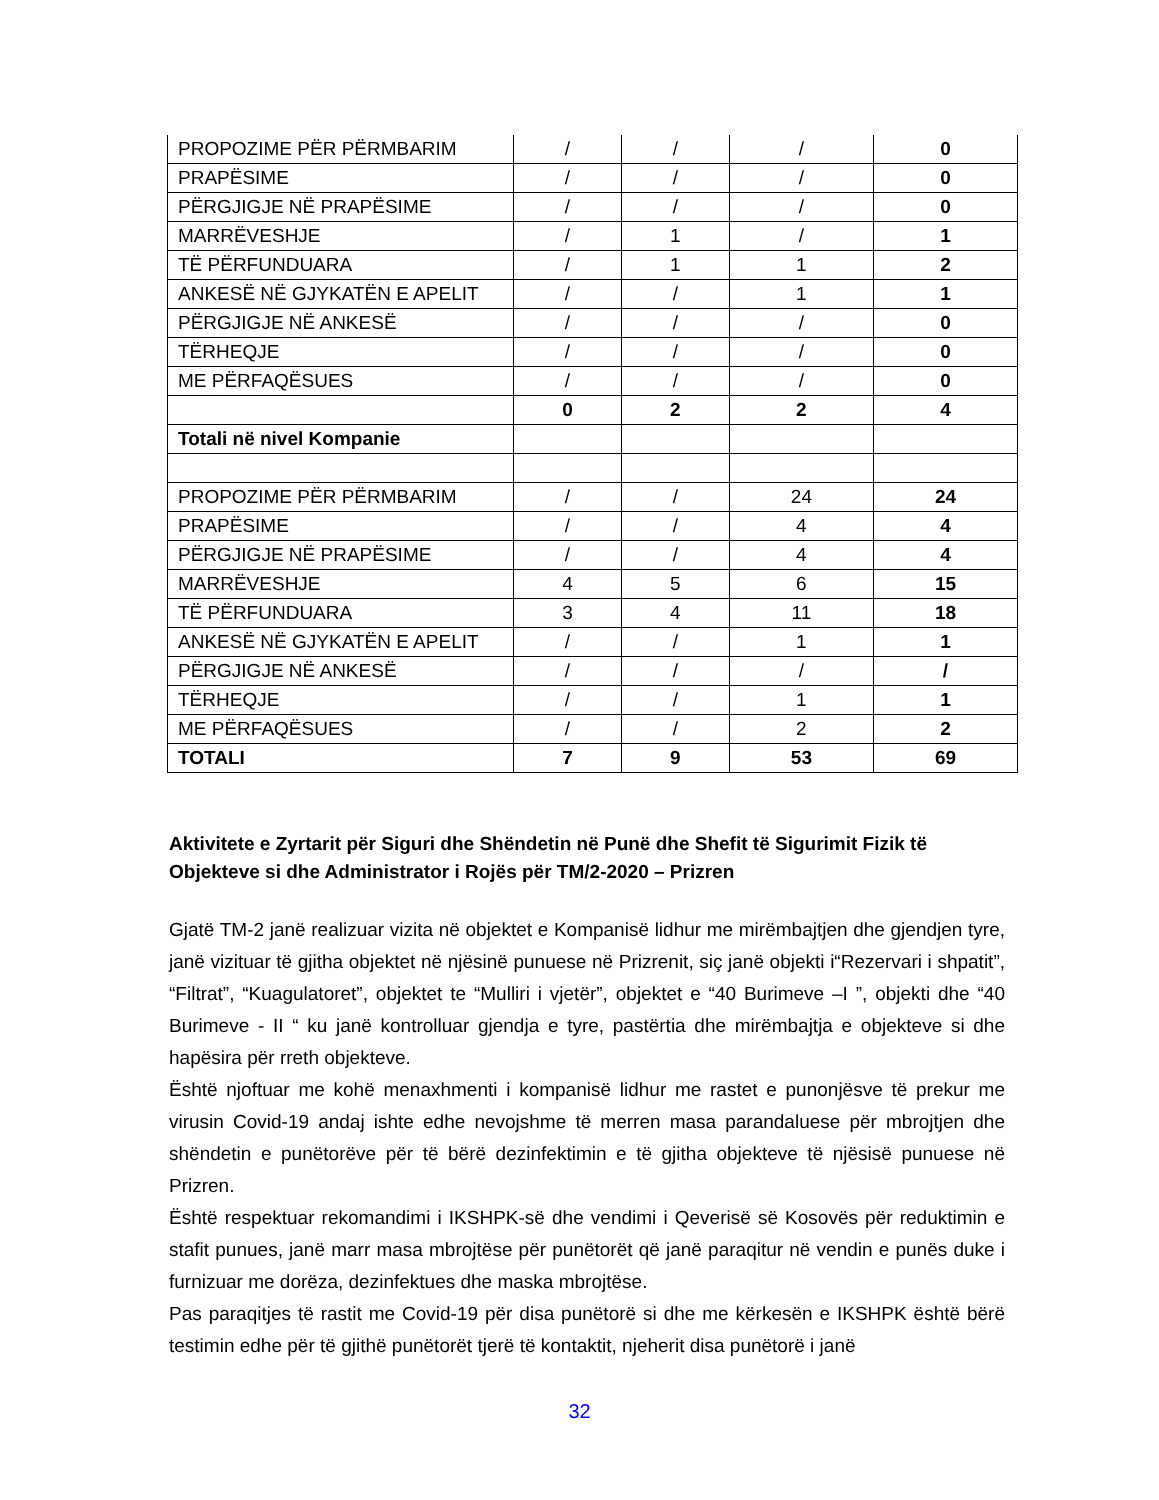| PROPOZIME PËR PËRMBARIM | / | / | / | 0 |
| PRAPËSIME | / | / | / | 0 |
| PËRGJIGJE NË PRAPËSIME | / | / | / | 0 |
| MARRËVESHJE | / | 1 | / | 1 |
| TË PËRFUNDUARA | / | 1 | 1 | 2 |
| ANKESË NË GJYKATËN E APELIT | / | / | 1 | 1 |
| PËRGJIGJE NË ANKESË | / | / | / | 0 |
| TËRHEQJE | / | / | / | 0 |
| ME PËRFAQËSUES | / | / | / | 0 |
| | 0 | 2 | 2 | 4 |
| Totali në nivel Kompanie | | | | |
| PROPOZIME PËR PËRMBARIM | / | / | 24 | 24 |
| PRAPËSIME | / | / | 4 | 4 |
| PËRGJIGJE NË PRAPËSIME | / | / | 4 | 4 |
| MARRËVESHJE | 4 | 5 | 6 | 15 |
| TË PËRFUNDUARA | 3 | 4 | 11 | 18 |
| ANKESË NË GJYKATËN E APELIT | / | / | 1 | 1 |
| PËRGJIGJE NË ANKESË | / | / | / | / |
| TËRHEQJE | / | / | 1 | 1 |
| ME PËRFAQËSUES | / | / | 2 | 2 |
| TOTALI | 7 | 9 | 53 | 69 |
Aktivitete e Zyrtarit për Siguri dhe Shëndetin në Punë dhe Shefit të Sigurimit Fizik të Objekteve si dhe Administrator i Rojës për TM/2-2020 – Prizren
Gjatë TM-2 janë realizuar vizita në objektet e Kompanisë lidhur me mirëmbajtjen dhe gjendjen tyre, janë vizituar të gjitha objektet në njësinë punuese në Prizrenit, siç janë objekti i“Rezervari i shpatit”, “Filtrat”, “Kuagulatoret”, objektet te “Mulliri i vjetër”, objektet e “40 Burimeve –I ”, objekti dhe “40 Burimeve - II “ ku janë kontrolluar gjendja e tyre, pastërtia dhe mirëmbajtja e objekteve si dhe hapësira për rreth objekteve.
Është njoftuar me kohë menaxhmenti i kompanisë lidhur me rastet e punonjësve të prekur me virusin Covid-19 andaj ishte edhe nevojshme të merren masa parandaluese për mbrojtjen dhe shëndetin e punëtorëve për të bërë dezinfektimin e të gjitha objekteve të njësisë punuese në Prizren.
Është respektuar rekomandimi i IKSHPK-së dhe vendimi i Qeverisë së Kosovës për reduktimin e stafit punues, janë marr masa mbrojtëse për punëtorët që janë paraqitur në vendin e punës duke i furnizuar me dorëza, dezinfektues dhe maska mbrojtëse.
Pas paraqitjes të rastit me Covid-19 për disa punëtorë si dhe me kërkesën e IKSHPK është bërë testimin edhe për të gjithë punëtorët tjerë të kontaktit, njeherit disa punëtorë i janë
32